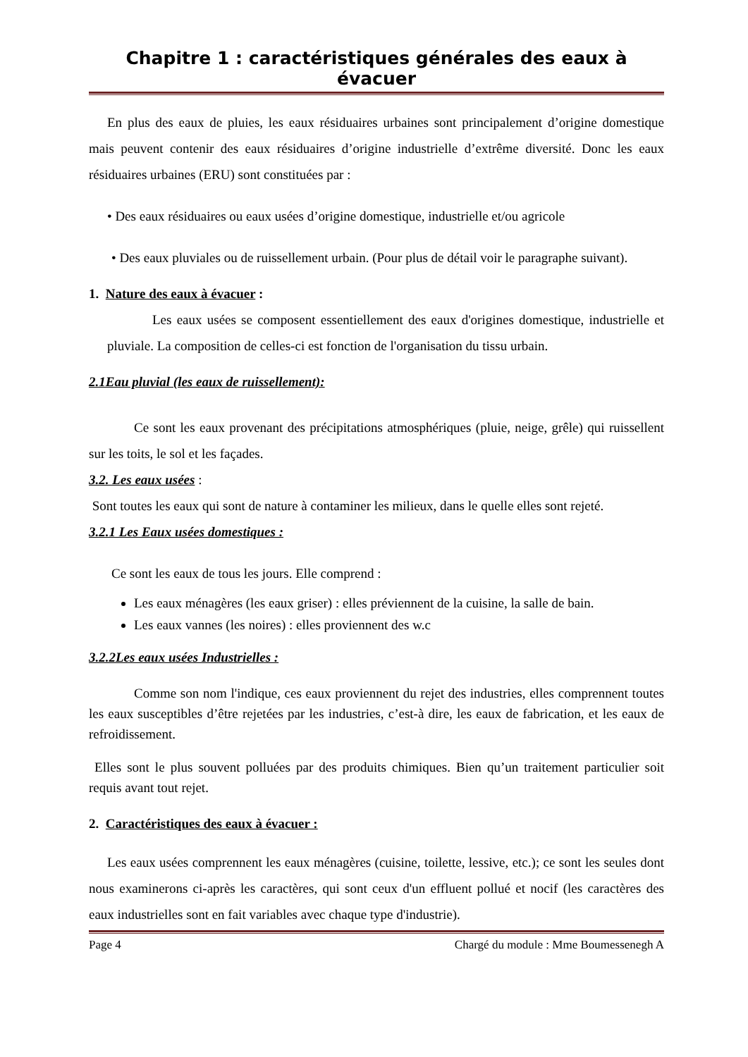Chapitre 1 : caractéristiques générales des eaux à évacuer
En plus des eaux de pluies, les eaux résiduaires urbaines sont principalement d’origine domestique mais peuvent contenir des eaux résiduaires d’origine industrielle d’extrême diversité. Donc les eaux résiduaires urbaines (ERU) sont constituées par :
• Des eaux résiduaires ou eaux usées d’origine domestique, industrielle et/ou agricole
• Des eaux pluviales ou de ruissellement urbain. (Pour plus de détail voir le paragraphe suivant).
1. Nature des eaux à évacuer :
Les eaux usées se composent essentiellement des eaux d'origines domestique, industrielle et pluviale. La composition de celles-ci est fonction de l'organisation du tissu urbain.
2.1Eau pluvial (les eaux de ruissellement):
Ce sont les eaux provenant des précipitations atmosphériques (pluie, neige, grêle) qui ruissellent sur les toits, le sol et les façades.
3.2. Les eaux usées :
Sont toutes les eaux qui sont de nature à contaminer les milieux, dans le quelle elles sont rejeté.
3.2.1 Les Eaux usées domestiques :
Ce sont les eaux de tous les jours. Elle comprend :
Les eaux ménagères (les eaux griser) : elles préviennent de la cuisine, la salle de bain.
Les eaux vannes (les noires) : elles proviennent des w.c
3.2.2Les eaux usées Industrielles :
Comme son nom l'indique, ces eaux proviennent du rejet des industries, elles comprennent toutes les eaux susceptibles d’être rejetées par les industries, c’est-à dire, les eaux de fabrication, et les eaux de refroidissement.
Elles sont le plus souvent polluées par des produits chimiques. Bien qu’un traitement particulier soit requis avant tout rejet.
2. Caractéristiques des eaux à évacuer :
Les eaux usées comprennent les eaux ménagères (cuisine, toilette, lessive, etc.); ce sont les seules dont nous examinerons ci-après les caractères, qui sont ceux d'un effluent pollué et nocif (les caractères des eaux industrielles sont en fait variables avec chaque type d'industrie).
Page 4 Chargé du module : Mme Boumessenegh A